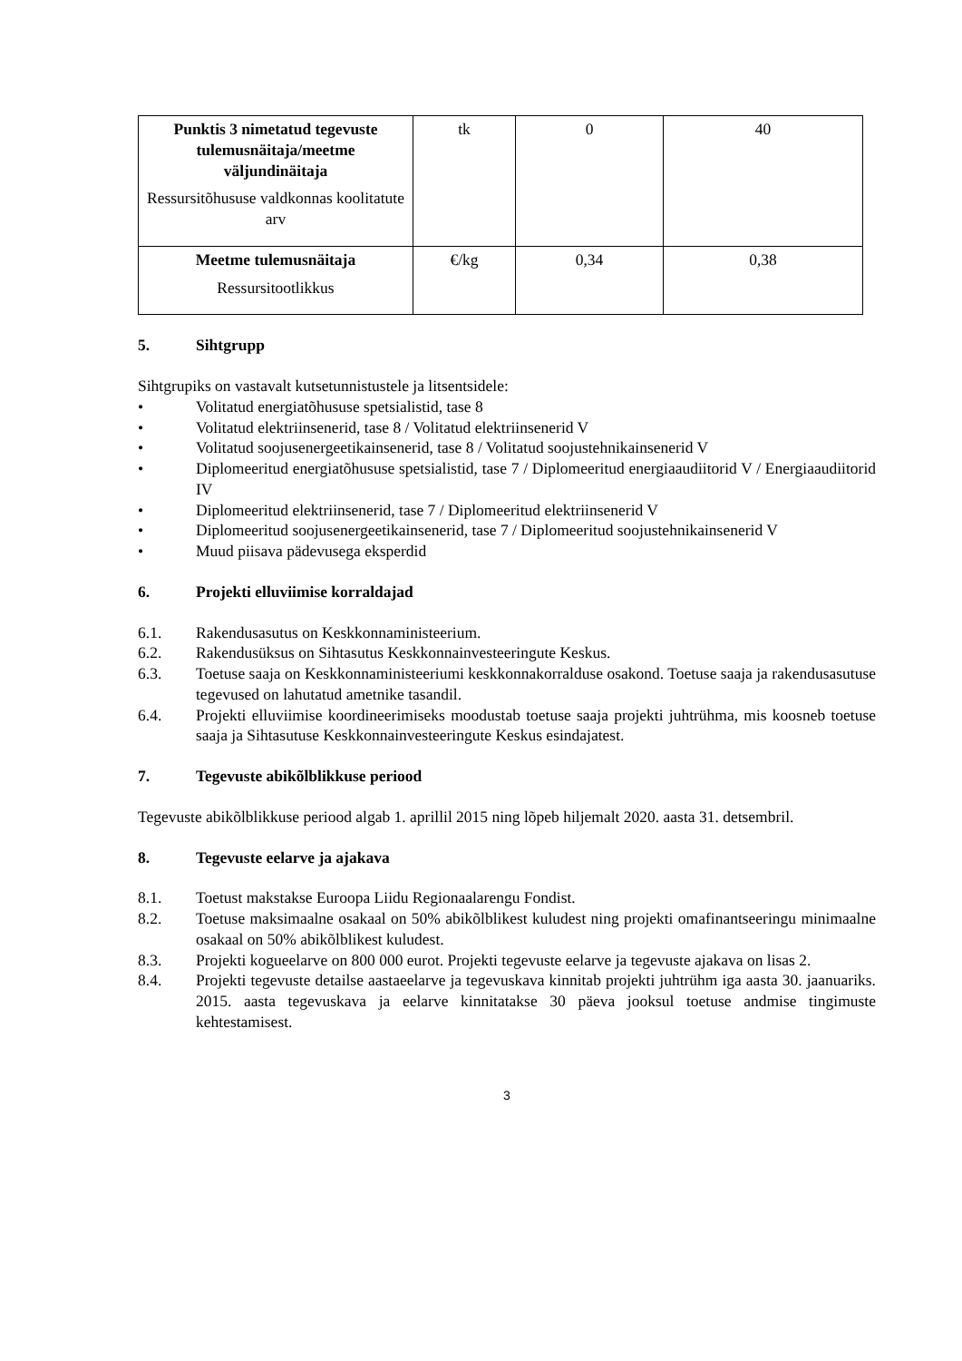| Punktis 3 nimetatud tegevuste tulemusnäitaja/meetme väljundinäitaja Ressursitõhususe valdkonnas koolitatute arv | tk | 0 | 40 |
| Meetme tulemusnäitaja Ressursitootlikkus | €/kg | 0,34 | 0,38 |
5. Sihtgrupp
Sihtgrupiks on vastavalt kutsetunnistustele ja litsentsidele:
• Volitatud energiatõhususe spetsialistid, tase 8
• Volitatud elektriinsenerid, tase 8 / Volitatud elektriinsenerid V
• Volitatud soojusenergeetikainsenerid, tase 8 / Volitatud soojustehnikainsenerid V
• Diplomeeritud energiatõhususe spetsialistid, tase 7 / Diplomeeritud energiaaudiitorid V / Energiaaudiitorid IV
• Diplomeeritud elektriinsenerid, tase 7 / Diplomeeritud elektriinsenerid V
• Diplomeeritud soojusenergeetikainsenerid, tase 7 / Diplomeeritud soojustehnikainsenerid V
• Muud piisava pädevusega eksperdid
6. Projekti elluviimise korraldajad
6.1. Rakendusasutus on Keskkonnaministeerium.
6.2. Rakendusüksus on Sihtasutus Keskkonnainvesteeringute Keskus.
6.3. Toetuse saaja on Keskkonnaministeeriumi keskkonnakorralduse osakond. Toetuse saaja ja rakendusasutuse tegevused on lahutatud ametnike tasandil.
6.4. Projekti elluviimise koordineerimiseks moodustab toetuse saaja projekti juhtrühma, mis koosneb toetuse saaja ja Sihtasutuse Keskkonnainvesteeringute Keskus esindajatest.
7. Tegevuste abikõlblikkuse periood
Tegevuste abikõlblikkuse periood algab 1. aprillil 2015 ning lõpeb hiljemalt 2020. aasta 31. detsembril.
8. Tegevuste eelarve ja ajakava
8.1. Toetust makstakse Euroopa Liidu Regionaalarengu Fondist.
8.2. Toetuse maksimaalne osakaal on 50% abikõlblikest kuludest ning projekti omafinantseeringu minimaalne osakaal on 50% abikõlblikest kuludest.
8.3. Projekti kogueelarve on 800 000 eurot. Projekti tegevuste eelarve ja tegevuste ajakava on lisas 2.
8.4. Projekti tegevuste detailse aastaeelarve ja tegevuskava kinnitab projekti juhtrühm iga aasta 30. jaanuariks. 2015. aasta tegevuskava ja eelarve kinnitatakse 30 päeva jooksul toetuse andmise tingimuste kehtestamisest.
3